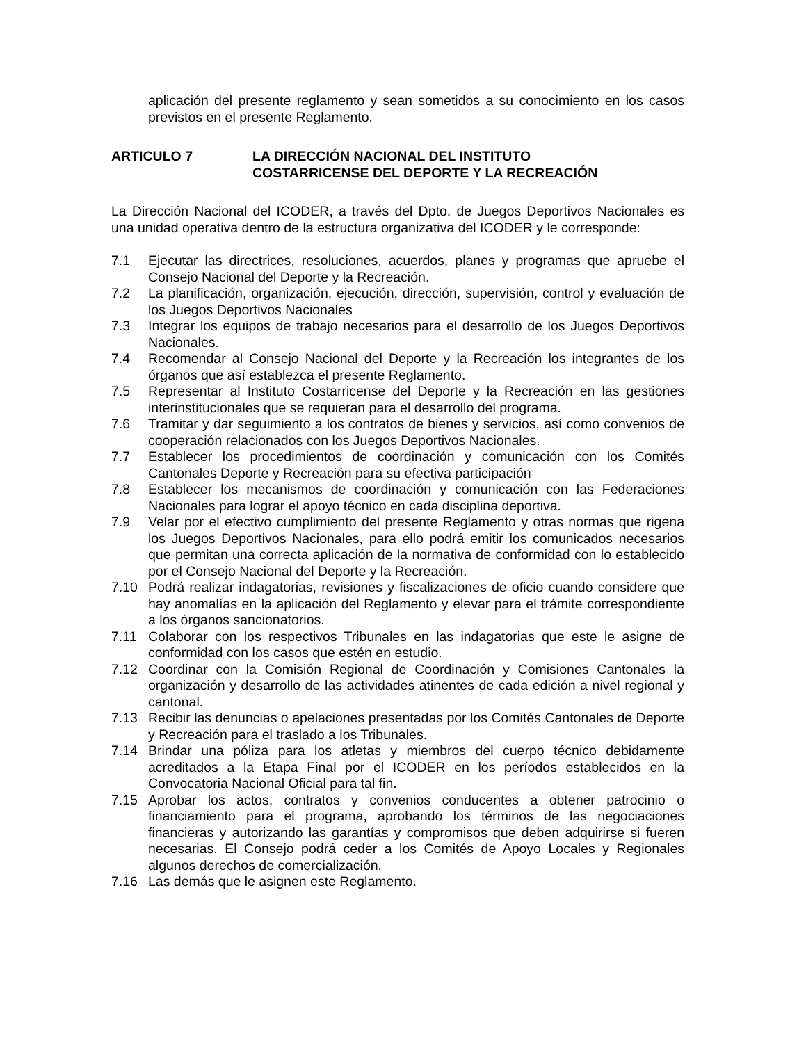aplicación del presente reglamento y sean sometidos a su conocimiento en los casos previstos en el presente Reglamento.
ARTICULO 7 LA DIRECCIÓN NACIONAL DEL INSTITUTO
COSTARRICENSE DEL DEPORTE Y LA RECREACIÓN
La Dirección Nacional del ICODER, a través del Dpto. de Juegos Deportivos Nacionales es una unidad operativa dentro de la estructura organizativa del ICODER y le corresponde:
7.1 Ejecutar las directrices, resoluciones, acuerdos, planes y programas que apruebe el Consejo Nacional del Deporte y la Recreación.
7.2 La planificación, organización, ejecución, dirección, supervisión, control y evaluación de los Juegos Deportivos Nacionales
7.3 Integrar los equipos de trabajo necesarios para el desarrollo de los Juegos Deportivos Nacionales.
7.4 Recomendar al Consejo Nacional del Deporte y la Recreación los integrantes de los órganos que así establezca el presente Reglamento.
7.5 Representar al Instituto Costarricense del Deporte y la Recreación en las gestiones interinstitucionales que se requieran para el desarrollo del programa.
7.6 Tramitar y dar seguimiento a los contratos de bienes y servicios, así como convenios de cooperación relacionados con los Juegos Deportivos Nacionales.
7.7 Establecer los procedimientos de coordinación y comunicación con los Comités Cantonales Deporte y Recreación para su efectiva participación
7.8 Establecer los mecanismos de coordinación y comunicación con las Federaciones Nacionales para lograr el apoyo técnico en cada disciplina deportiva.
7.9 Velar por el efectivo cumplimiento del presente Reglamento y otras normas que rigena los Juegos Deportivos Nacionales, para ello podrá emitir los comunicados necesarios que permitan una correcta aplicación de la normativa de conformidad con lo establecido por el Consejo Nacional del Deporte y la Recreación.
7.10 Podrá realizar indagatorias, revisiones y fiscalizaciones de oficio cuando considere que hay anomalías en la aplicación del Reglamento y elevar para el trámite correspondiente a los órganos sancionatorios.
7.11 Colaborar con los respectivos Tribunales en las indagatorias que este le asigne de conformidad con los casos que estén en estudio.
7.12 Coordinar con la Comisión Regional de Coordinación y Comisiones Cantonales la organización y desarrollo de las actividades atinentes de cada edición a nivel regional y cantonal.
7.13 Recibir las denuncias o apelaciones presentadas por los Comités Cantonales de Deporte y Recreación para el traslado a los Tribunales.
7.14 Brindar una póliza para los atletas y miembros del cuerpo técnico debidamente acreditados a la Etapa Final por el ICODER en los períodos establecidos en la Convocatoria Nacional Oficial para tal fin.
7.15 Aprobar los actos, contratos y convenios conducentes a obtener patrocinio o financiamiento para el programa, aprobando los términos de las negociaciones financieras y autorizando las garantías y compromisos que deben adquirirse si fueren necesarias. El Consejo podrá ceder a los Comités de Apoyo Locales y Regionales algunos derechos de comercialización.
7.16 Las demás que le asignen este Reglamento.